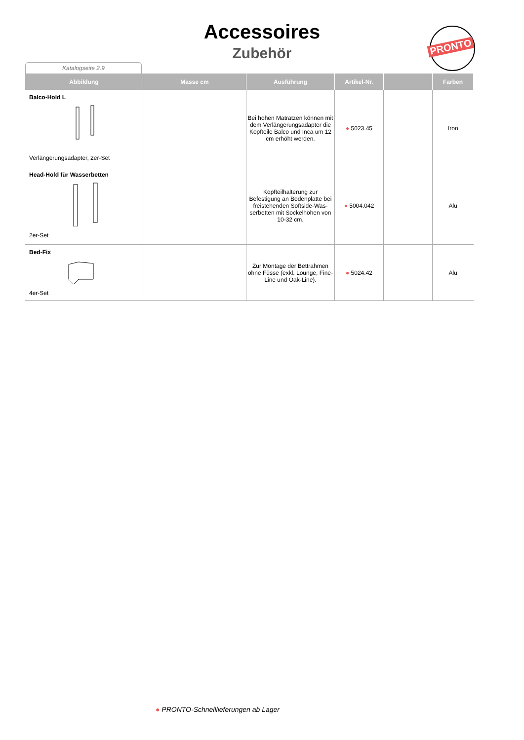Accessoires
Zubehör
PRONTO
Katalogseite 2.9
| Abbildung | Masse cm | Ausführung | Artikel-Nr. | | Farben |
| --- | --- | --- | --- | --- | --- |
| Balco-Hold L Verlängerungsadapter, 2er-Set | | Bei hohen Matratzen können mit dem Verlängerungsadapter die Kopfteile Balco und Inca um 12 cm erhöht werden. | ● 5023.45 | | Iron |
| Head-Hold für Wasserbetten 2er-Set | | Kopfteilhalterung zur Befestigung an Bodenplatte bei freistehenden Softside-Was-serbetten mit Sockelhöhen von 10-32 cm. | ● 5004.042 | | Alu |
| Bed-Fix 4er-Set | | Zur Montage der Bettrahmen ohne Füsse (exkl. Lounge, Fine-Line und Oak-Line). | ● 5024.42 | | Alu |
● PRONTO-Schnelllieferungen ab Lager